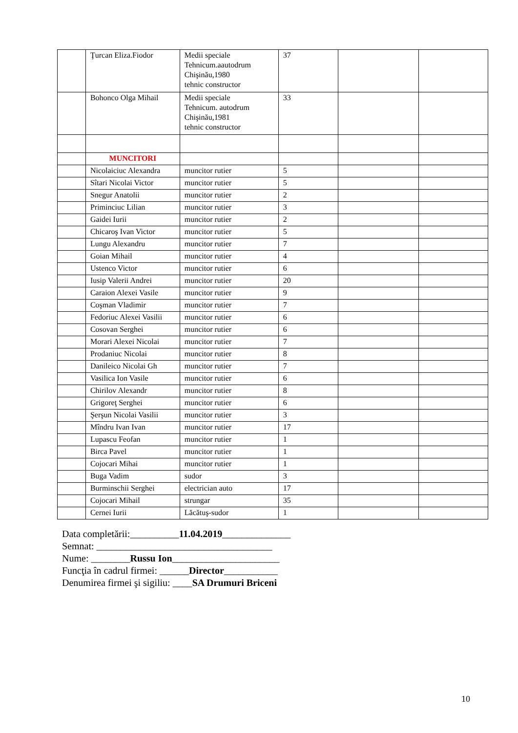| | Ţurcan Eliza.Fiodor | Medii speciale Tehnicum.aautodrum Chişinău,1980 tehnic constructor | 37 | | |
| | Bohonco Olga Mihail | Medii speciale Tehnicum. autodrum Chişinău,1981 tehnic constructor | 33 | | |
| | MUNCITORI | | | | |
| | Nicolaiciuc Alexandra | muncitor rutier | 5 | | |
| | Sîtari Nicolai Victor | muncitor rutier | 5 | | |
| | Snegur Anatolii | muncitor rutier | 2 | | |
| | Priminciuc Lilian | muncitor rutier | 3 | | |
| | Gaidei Iurii | muncitor rutier | 2 | | |
| | Chicaroş Ivan Victor | muncitor rutier | 5 | | |
| | Lungu Alexandru | muncitor rutier | 7 | | |
| | Goian Mihail | muncitor rutier | 4 | | |
| | Ustenco Victor | muncitor rutier | 6 | | |
| | Iusip Valerii Andrei | muncitor rutier | 20 | | |
| | Caraion Alexei Vasile | muncitor rutier | 9 | | |
| | Coşman Vladimir | muncitor rutier | 7 | | |
| | Fedoriuc Alexei Vasilii | muncitor rutier | 6 | | |
| | Cosovan Serghei | muncitor rutier | 6 | | |
| | Morari Alexei Nicolai | muncitor rutier | 7 | | |
| | Prodaniuc Nicolai | muncitor rutier | 8 | | |
| | Danileico Nicolai Gh | muncitor rutier | 7 | | |
| | Vasilica Ion Vasile | muncitor rutier | 6 | | |
| | Chirilov Alexandr | muncitor rutier | 8 | | |
| | Grigoreţ Serghei | muncitor rutier | 6 | | |
| | Şerşun Nicolai Vasilii | muncitor rutier | 3 | | |
| | Mîndru Ivan Ivan | muncitor rutier | 17 | | |
| | Lupascu Feofan | muncitor rutier | 1 | | |
| | Birca Pavel | muncitor rutier | 1 | | |
| | Cojocari Mihai | muncitor rutier | 1 | | |
| | Buga Vadim | sudor | 3 | | |
| | Burminschii Serghei | electrician auto | 17 | | |
| | Cojocari Mihail | strungar | 35 | | |
| | Cernei Iurii | Lăcătuş-sudor | 1 | | |
Data completării:__________11.04.2019______________
Semnat: ____________________________________
Nume: ________Russu Ion______________________
Funcţia în cadrul firmei: ______Director___________
Denumirea firmei şi sigiliu: ____SA Drumuri Briceni
10